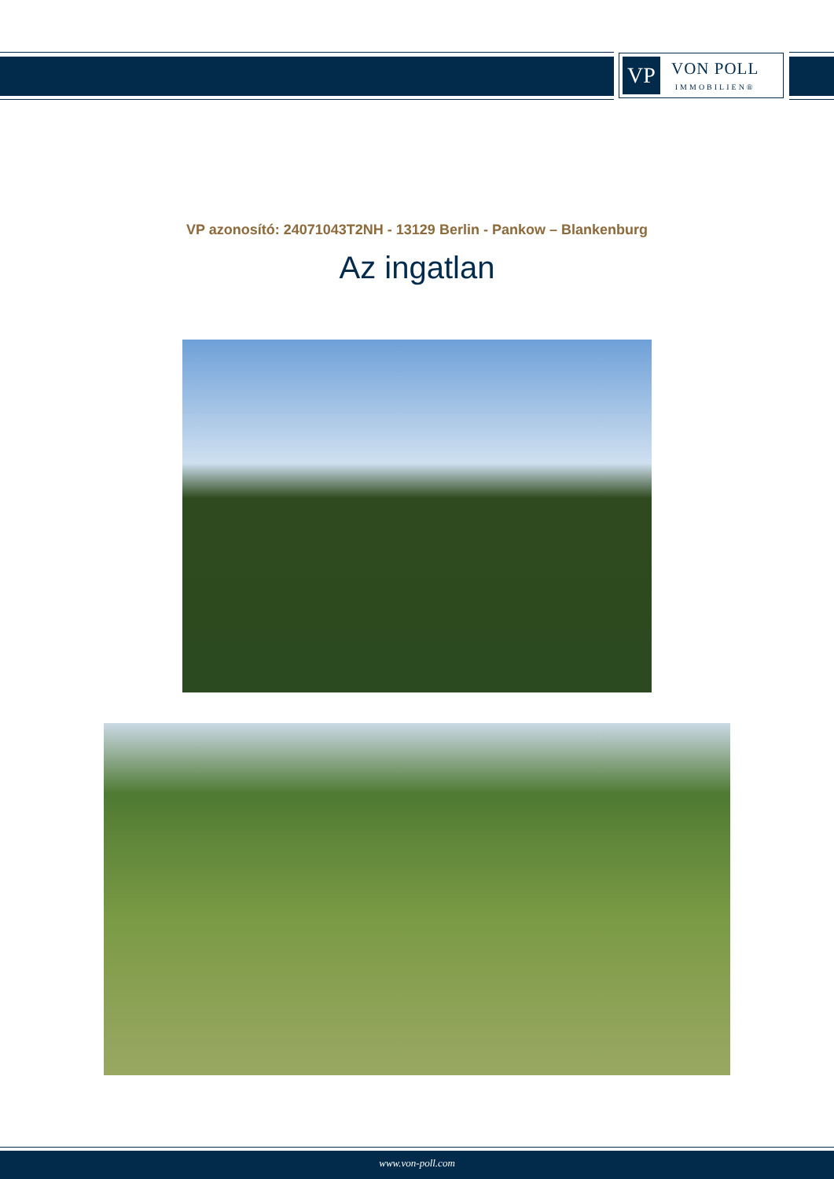VP
VON POLL
IMMOBILIEN®
VP azonosító: 24071043T2NH - 13129 Berlin - Pankow – Blankenburg
Az ingatlan
www.von-poll.com